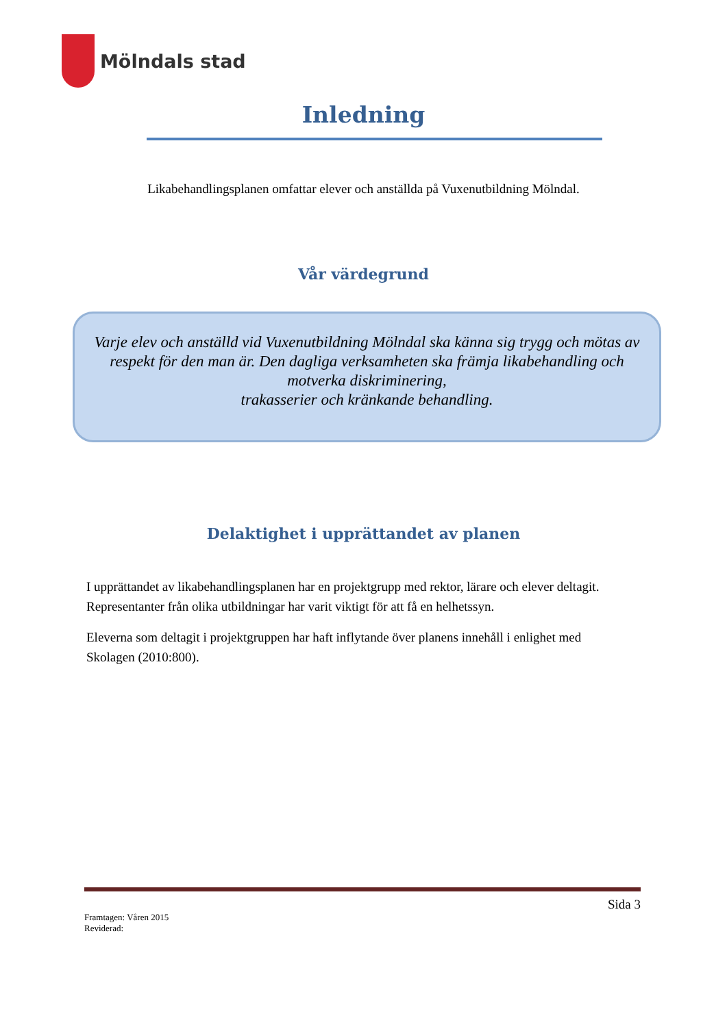Mölndals stad
Inledning
Likabehandlingsplanen omfattar elever och anställda på Vuxenutbildning Mölndal.
Vår värdegrund
Varje elev och anställd vid Vuxenutbildning Mölndal ska känna sig trygg och mötas av respekt för den man är. Den dagliga verksamheten ska främja likabehandling och motverka diskriminering,
trakasserier och kränkande behandling.
Delaktighet i upprättandet av planen
I upprättandet av likabehandlingsplanen har en projektgrupp med rektor, lärare och elever deltagit. Representanter från olika utbildningar har varit viktigt för att få en helhetssyn.
Eleverna som deltagit i projektgruppen har haft inflytande över planens innehåll i enlighet med Skolagen (2010:800).
Sida 3
Framtagen: Våren 2015
Reviderad: